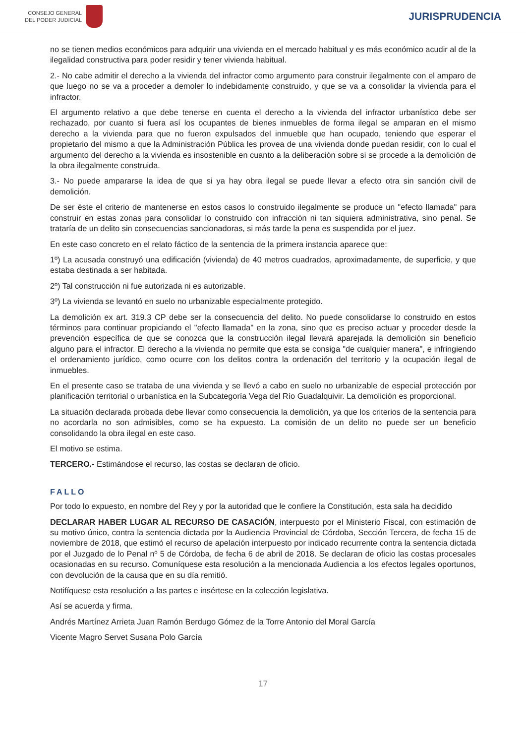CONSEJO GENERAL
DEL PODER JUDICIAL
JURISPRUDENCIA
no se tienen medios económicos para adquirir una vivienda en el mercado habitual y es más económico acudir al de la ilegalidad constructiva para poder residir y tener vivienda habitual.
2.- No cabe admitir el derecho a la vivienda del infractor como argumento para construir ilegalmente con el amparo de que luego no se va a proceder a demoler lo indebidamente construido, y que se va a consolidar la vivienda para el infractor.
El argumento relativo a que debe tenerse en cuenta el derecho a la vivienda del infractor urbanístico debe ser rechazado, por cuanto si fuera así los ocupantes de bienes inmuebles de forma ilegal se amparan en el mismo derecho a la vivienda para que no fueron expulsados del inmueble que han ocupado, teniendo que esperar el propietario del mismo a que la Administración Pública les provea de una vivienda donde puedan residir, con lo cual el argumento del derecho a la vivienda es insostenible en cuanto a la deliberación sobre si se procede a la demolición de la obra ilegalmente construida.
3.- No puede ampararse la idea de que si ya hay obra ilegal se puede llevar a efecto otra sin sanción civil de demolición.
De ser éste el criterio de mantenerse en estos casos lo construido ilegalmente se produce un "efecto llamada" para construir en estas zonas para consolidar lo construido con infracción ni tan siquiera administrativa, sino penal. Se trataría de un delito sin consecuencias sancionadoras, si más tarde la pena es suspendida por el juez.
En este caso concreto en el relato fáctico de la sentencia de la primera instancia aparece que:
1º) La acusada construyó una edificación (vivienda) de 40 metros cuadrados, aproximadamente, de superficie, y que estaba destinada a ser habitada.
2º) Tal construcción ni fue autorizada ni es autorizable.
3º) La vivienda se levantó en suelo no urbanizable especialmente protegido.
La demolición ex art. 319.3 CP debe ser la consecuencia del delito. No puede consolidarse lo construido en estos términos para continuar propiciando el "efecto llamada" en la zona, sino que es preciso actuar y proceder desde la prevención específica de que se conozca que la construcción ilegal llevará aparejada la demolición sin beneficio alguno para el infractor. El derecho a la vivienda no permite que esta se consiga "de cualquier manera", e infringiendo el ordenamiento jurídico, como ocurre con los delitos contra la ordenación del territorio y la ocupación ilegal de inmuebles.
En el presente caso se trataba de una vivienda y se llevó a cabo en suelo no urbanizable de especial protección por planificación territorial o urbanística en la Subcategoría Vega del Río Guadalquivir. La demolición es proporcional.
La situación declarada probada debe llevar como consecuencia la demolición, ya que los criterios de la sentencia para no acordarla no son admisibles, como se ha expuesto. La comisión de un delito no puede ser un beneficio consolidando la obra ilegal en este caso.
El motivo se estima.
TERCERO.- Estimándose el recurso, las costas se declaran de oficio.
FALLO
Por todo lo expuesto, en nombre del Rey y por la autoridad que le confiere la Constitución, esta sala ha decidido
DECLARAR HABER LUGAR AL RECURSO DE CASACIÓN, interpuesto por el Ministerio Fiscal, con estimación de su motivo único, contra la sentencia dictada por la Audiencia Provincial de Córdoba, Sección Tercera, de fecha 15 de noviembre de 2018, que estimó el recurso de apelación interpuesto por indicado recurrente contra la sentencia dictada por el Juzgado de lo Penal nº 5 de Córdoba, de fecha 6 de abril de 2018. Se declaran de oficio las costas procesales ocasionadas en su recurso. Comuníquese esta resolución a la mencionada Audiencia a los efectos legales oportunos, con devolución de la causa que en su día remitió.
Notifíquese esta resolución a las partes e insértese en la colección legislativa.
Así se acuerda y firma.
Andrés Martínez Arrieta Juan Ramón Berdugo Gómez de la Torre Antonio del Moral García
Vicente Magro Servet Susana Polo García
17